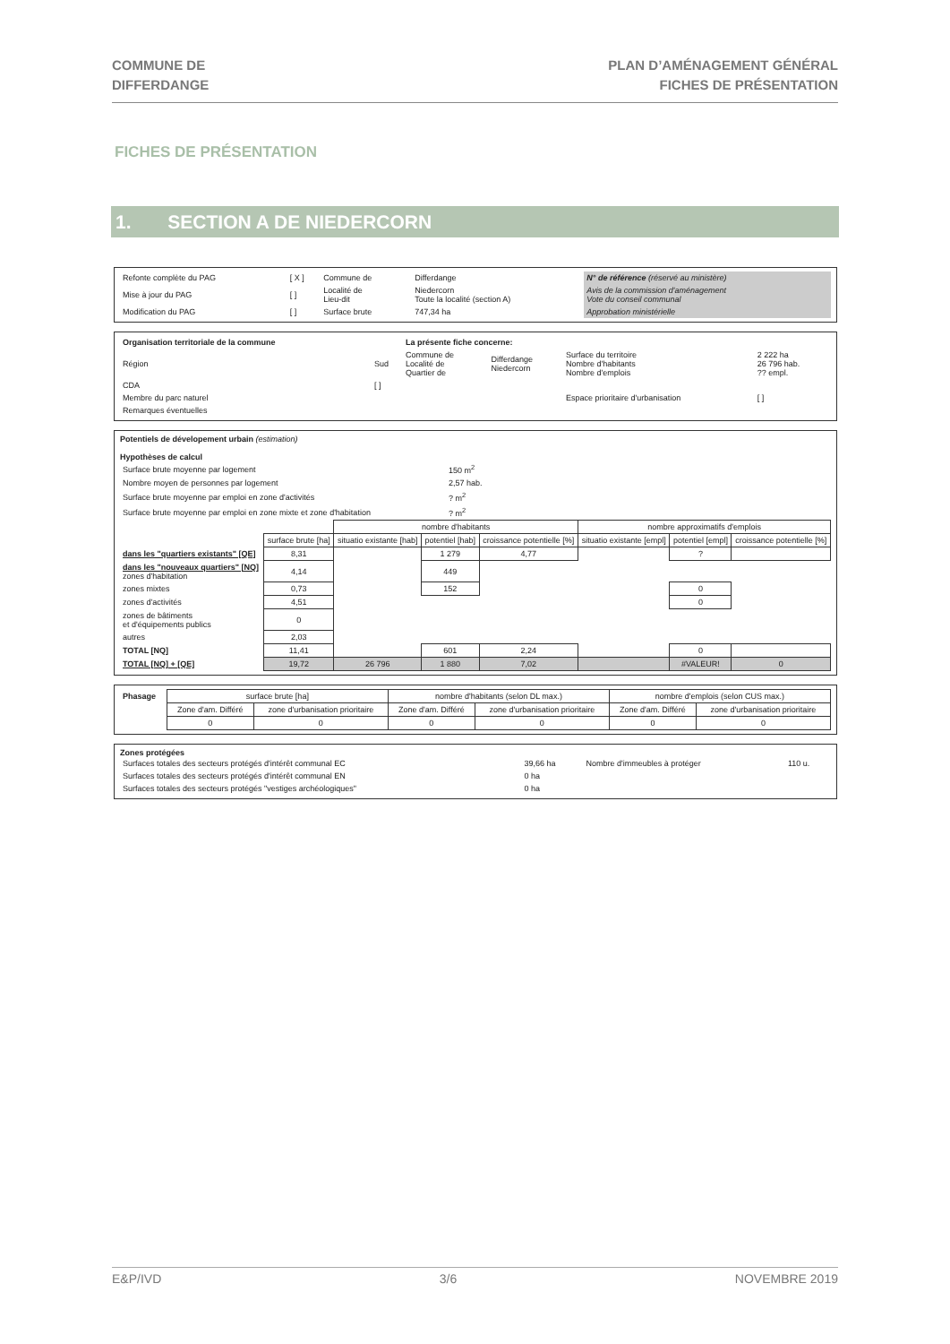COMMUNE DE
DIFFERDANGE
PLAN D’AMÉNAGEMENT GÉNÉRAL
FICHES DE PRÉSENTATION
FICHES DE PRÉSENTATION
1. SECTION A DE NIEDERCORN
| Refonte complète du PAG | [ X ] | Commune de | Differdange | N° de référence (réservé au ministère) |
| Mise à jour du PAG | [ ] | Localité de Lieu-dit | Niedercorn Toute la localité (section A) | Avis de la commission d'aménagement Vote du conseil communal |
| Modification du PAG | [ ] | Surface brute | 747,34 ha | Approbation ministérielle |
| Organisation territoriale de la commune | | La présente fiche concerne: | | | |
| Région | Sud | Commune de Localité de Quartier de | Differdange Niedercorn | Surface du territoire Nombre d'habitants Nombre d'emplois | 2 222 ha 26 796 hab. ?? empl. |
| CDA | [ ] | | | | |
| Membre du parc naturel | | | | Espace prioritaire d'urbanisation | [ ] |
| Remarques éventuelles | | | | | |
Potentiels de dévelopement urbain (estimation)
Hypothèses de calcul
| Surface brute moyenne par logement | 150 m<sup>2</sup> |
| Nombre moyen de personnes par logement | 2,57 hab. |
| Surface brute moyenne par emploi en zone d'activités | ? m<sup>2</sup> |
| Surface brute moyenne par emploi en zone mixte et zone d'habitation | ? m<sup>2</sup> |
| | | nombre d'habitants | | | nombre approximatifs d'emplois | | |
| | surface brute [ha] | situatio existante [hab] | potentiel [hab] | croissance potentielle [%] | situatio existante [empl] | potentiel [empl] | croissance potentielle [%] |
| dans les "quartiers existants" [QE] | 8,31 | | 1 279 | 4,77 | | ? | |
| dans les "nouveaux quartiers" [NQ] zones d'habitation | 4,14 | | 449 | | | | |
| zones mixtes | 0,73 | | 152 | | | 0 | |
| zones d'activités | 4,51 | | | | | 0 | |
| zones de bâtiments et d'équipements publics | 0 | | | | | | |
| autres | 2,03 | | | | | | |
| TOTAL [NQ] | 11,41 | | 601 | 2,24 | | 0 | |
| TOTAL [NQ] + [QE] | 19,72 | 26 796 | 1 880 | 7,02 | | #VALEUR! | 0 |
| Phasage | surface brute [ha] | | nombre d'habitants (selon DL max.) | | nombre d'emplois (selon CUS max.) | |
| | Zone d'am. Différé | zone d'urbanisation prioritaire | Zone d'am. Différé | zone d'urbanisation prioritaire | Zone d'am. Différé | zone d'urbanisation prioritaire |
| | 0 | 0 | 0 | 0 | 0 | 0 |
Zones protégées
| Surfaces totales des secteurs protégés d'intérêt communal EC | 39,66 ha | Nombre d'immeubles à protéger | 110 u. |
| Surfaces totales des secteurs protégés d'intérêt communal EN | 0 ha | | |
| Surfaces totales des secteurs protégés "vestiges archéologiques" | 0 ha | | |
E&P/IVD 3/6 NOVEMBRE 2019